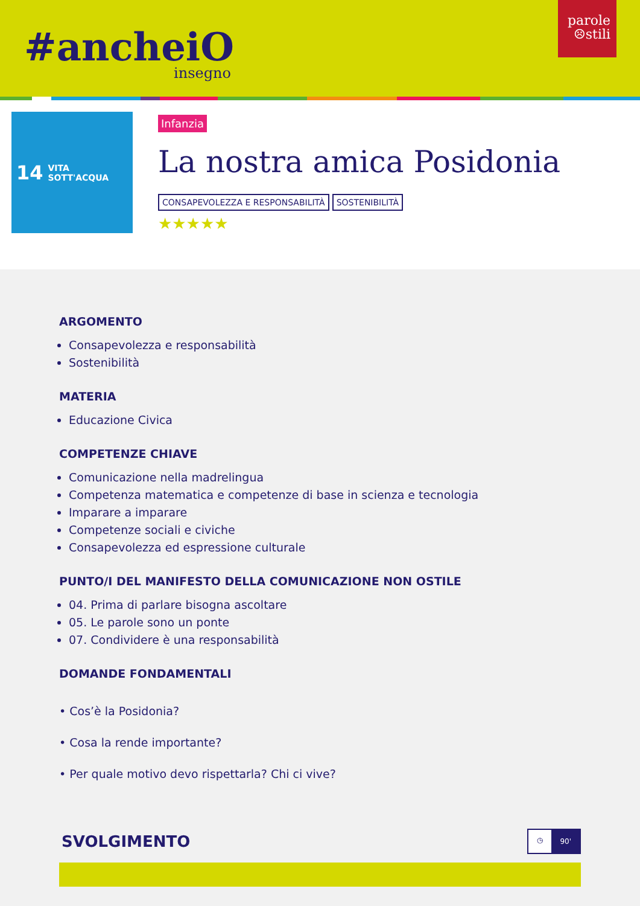#ancheiO
insegno
parole
☹stili
14 VITA
SOTT'ACQUA
Infanzia
La nostra amica Posidonia
CONSAPEVOLEZZA E RESPONSABILITÀ SOSTENIBILITÀ
★★★★★
ARGOMENTO
Consapevolezza e responsabilità
Sostenibilità
MATERIA
Educazione Civica
COMPETENZE CHIAVE
Comunicazione nella madrelingua
Competenza matematica e competenze di base in scienza e tecnologia
Imparare a imparare
Competenze sociali e civiche
Consapevolezza ed espressione culturale
PUNTO/I DEL MANIFESTO DELLA COMUNICAZIONE NON OSTILE
04. Prima di parlare bisogna ascoltare
05. Le parole sono un ponte
07. Condividere è una responsabilità
DOMANDE FONDAMENTALI
• Cos’è la Posidonia?
• Cosa la rende importante?
• Per quale motivo devo rispettarla? Chi ci vive?
SVOLGIMENTO
◷ 90'